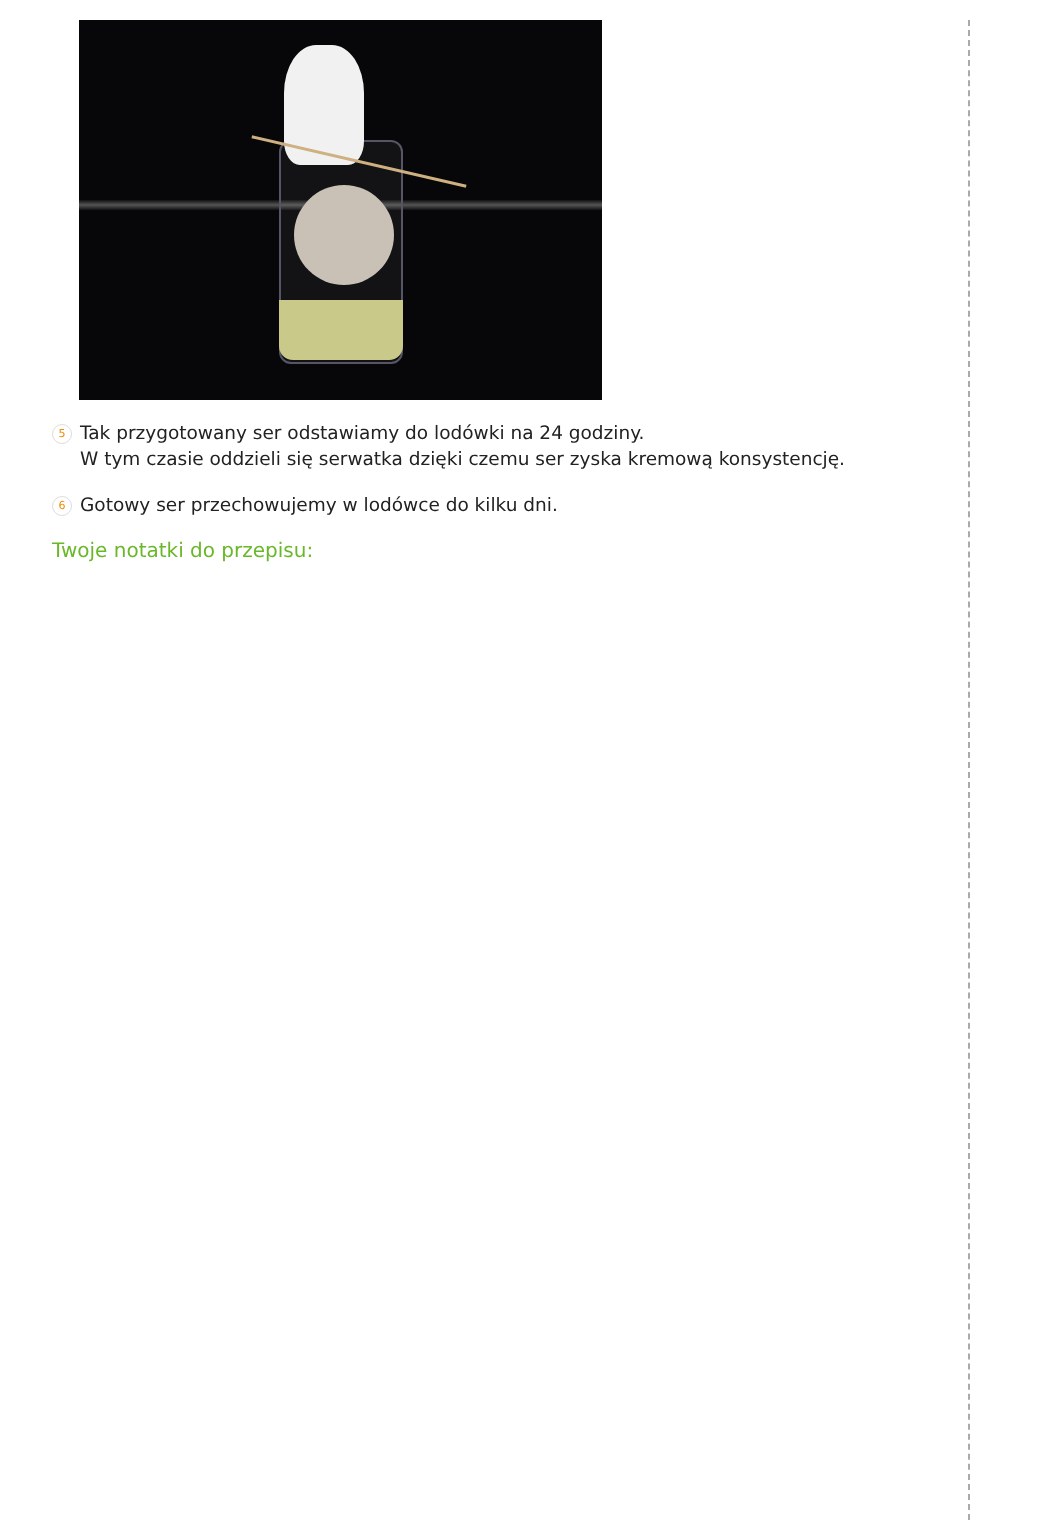5 Tak przygotowany ser odstawiamy do lodówki na 24 godziny.
W tym czasie oddzieli się serwatka dzięki czemu ser zyska kremową konsystencję.
6 Gotowy ser przechowujemy w lodówce do kilku dni.
Twoje notatki do przepisu: